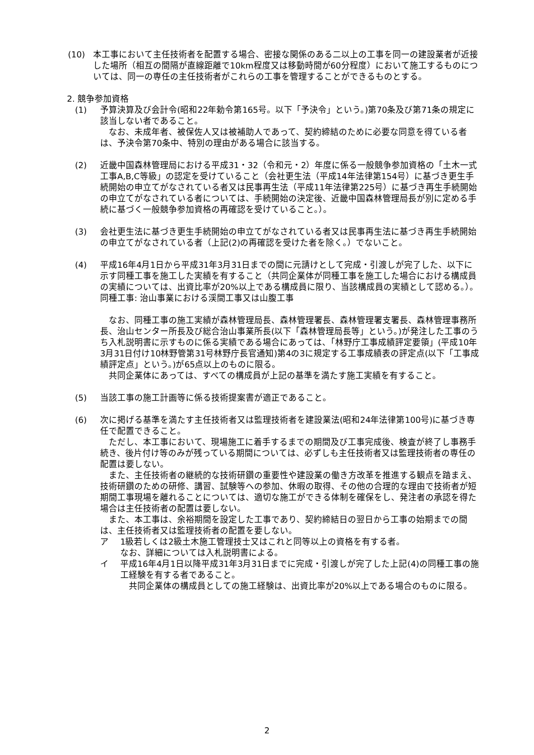(10) 本工事において主任技術者を配置する場合、密接な関係のある二以上の工事を同一の建設業者が近接した場所（相互の間隔が直線距離で10km程度又は移動時間が60分程度）において施工するものについては、同一の専任の主任技術者がこれらの工事を管理することができるものとする。
2. 競争参加資格
(1) 予算決算及び会計令(昭和22年勅令第165号。以下「予決令」という。)第70条及び第71条の規定に該当しない者であること。
なお、未成年者、被保佐人又は被補助人であって、契約締結のために必要な同意を得ている者は、予決令第70条中、特別の理由がある場合に該当する。
(2) 近畿中国森林管理局における平成31・32（令和元・2）年度に係る一般競争参加資格の「土木一式工事A,B,C等級」の認定を受けていること（会社更生法（平成14年法律第154号）に基づき更生手続開始の申立てがなされている者又は民事再生法（平成11年法律第225号）に基づき再生手続開始の申立てがなされている者については、手続開始の決定後、近畿中国森林管理局長が別に定める手続に基づく一般競争参加資格の再確認を受けていること。）。
(3) 会社更生法に基づき更生手続開始の申立てがなされている者又は民事再生法に基づき再生手続開始の申立てがなされている者（上記(2)の再確認を受けた者を除く。）でないこと。
(4) 平成16年4月1日から平成31年3月31日までの間に元請けとして完成・引渡しが完了した、以下に示す同種工事を施工した実績を有すること（共同企業体が同種工事を施工した場合における構成員の実績については、出資比率が20%以上である構成員に限り、当該構成員の実績として認める。）。
同種工事: 治山事業における渓間工事又は山腹工事
なお、同種工事の施工実績が森林管理局長、森林管理署長、森林管理署支署長、森林管理事務所長、治山センター所長及び総合治山事業所長(以下「森林管理局長等」という。)が発注した工事のうち入札説明書に示すものに係る実績である場合にあっては、「林野庁工事成績評定要領」(平成10年3月31日付け10林野管第31号林野庁長官通知)第4の3に規定する工事成績表の評定点(以下「工事成績評定点」という。)が65点以上のものに限る。
共同企業体にあっては、すべての構成員が上記の基準を満たす施工実績を有すること。
(5) 当該工事の施工計画等に係る技術提案書が適正であること。
(6) 次に掲げる基準を満たす主任技術者又は監理技術者を建設業法(昭和24年法律第100号)に基づき専任で配置できること。
ただし、本工事において、現場施工に着手するまでの期間及び工事完成後、検査が終了し事務手続き、後片付け等のみが残っている期間については、必ずしも主任技術者又は監理技術者の専任の配置は要しない。
また、主任技術者の継続的な技術研鑽の重要性や建設業の働き方改革を推進する観点を踏まえ、技術研鑽のための研修、講習、試験等への参加、休暇の取得、その他の合理的な理由で技術者が短期間工事現場を離れることについては、適切な施工ができる体制を確保をし、発注者の承認を得た場合は主任技術者の配置は要しない。
また、本工事は、余裕期間を設定した工事であり、契約締結日の翌日から工事の始期までの間は、主任技術者又は監理技術者の配置を要しない。
ア 1級若しくは2級土木施工管理技士又はこれと同等以上の資格を有する者。
なお、詳細については入札説明書による。
イ 平成16年4月1日以降平成31年3月31日までに完成・引渡しが完了した上記(4)の同種工事の施工経験を有する者であること。
共同企業体の構成員としての施工経験は、出資比率が20%以上である場合のものに限る。
2